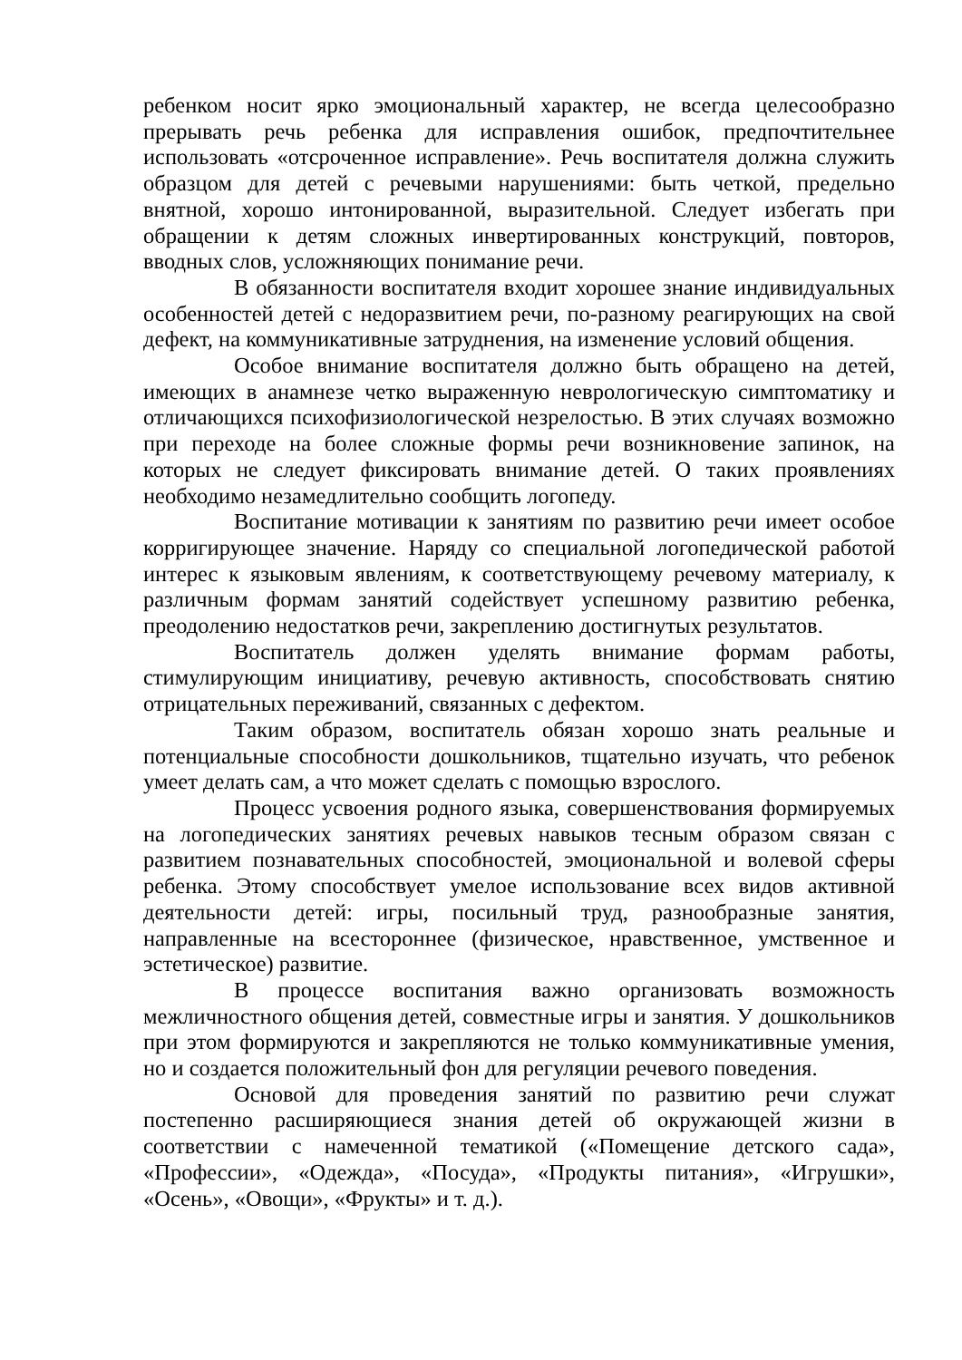ребенком носит ярко эмоциональный характер, не всегда целесообразно прерывать речь ребенка для исправления ошибок, предпочтительнее использовать «отсроченное исправление». Речь воспитателя должна служить образцом для детей с речевыми нарушениями: быть четкой, предельно внятной, хорошо интонированной, выразительной. Следует избегать при обращении к детям сложных инвертированных конструкций, повторов, вводных слов, усложняющих понимание речи.
В обязанности воспитателя входит хорошее знание индивидуальных особенностей детей с недоразвитием речи, по-разному реагирующих на свой дефект, на коммуникативные затруднения, на изменение условий общения.
Особое внимание воспитателя должно быть обращено на детей, имеющих в анамнезе четко выраженную неврологическую симптоматику и отличающихся психофизиологической незрелостью. В этих случаях возможно при переходе на более сложные формы речи возникновение запинок, на которых не следует фиксировать внимание детей. О таких проявлениях необходимо незамедлительно сообщить логопеду.
Воспитание мотивации к занятиям по развитию речи имеет особое корригирующее значение. Наряду со специальной логопедической работой интерес к языковым явлениям, к соответствующему речевому материалу, к различным формам занятий содействует успешному развитию ребенка, преодолению недостатков речи, закреплению достигнутых результатов.
Воспитатель должен уделять внимание формам работы, стимулирующим инициативу, речевую активность, способствовать снятию отрицательных переживаний, связанных с дефектом.
Таким образом, воспитатель обязан хорошо знать реальные и потенциальные способности дошкольников, тщательно изучать, что ребенок умеет делать сам, а что может сделать с помощью взрослого.
Процесс усвоения родного языка, совершенствования формируемых на логопедических занятиях речевых навыков тесным образом связан с развитием познавательных способностей, эмоциональной и волевой сферы ребенка. Этому способствует умелое использование всех видов активной деятельности детей: игры, посильный труд, разнообразные занятия, направленные на всестороннее (физическое, нравственное, умственное и эстетическое) развитие.
В процессе воспитания важно организовать возможность межличностного общения детей, совместные игры и занятия. У дошкольников при этом формируются и закрепляются не только коммуникативные умения, но и создается положительный фон для регуляции речевого поведения.
Основой для проведения занятий по развитию речи служат постепенно расширяющиеся знания детей об окружающей жизни в соответствии с намеченной тематикой («Помещение детского сада», «Профессии», «Одежда», «Посуда», «Продукты питания», «Игрушки», «Осень», «Овощи», «Фрукты» и т. д.).